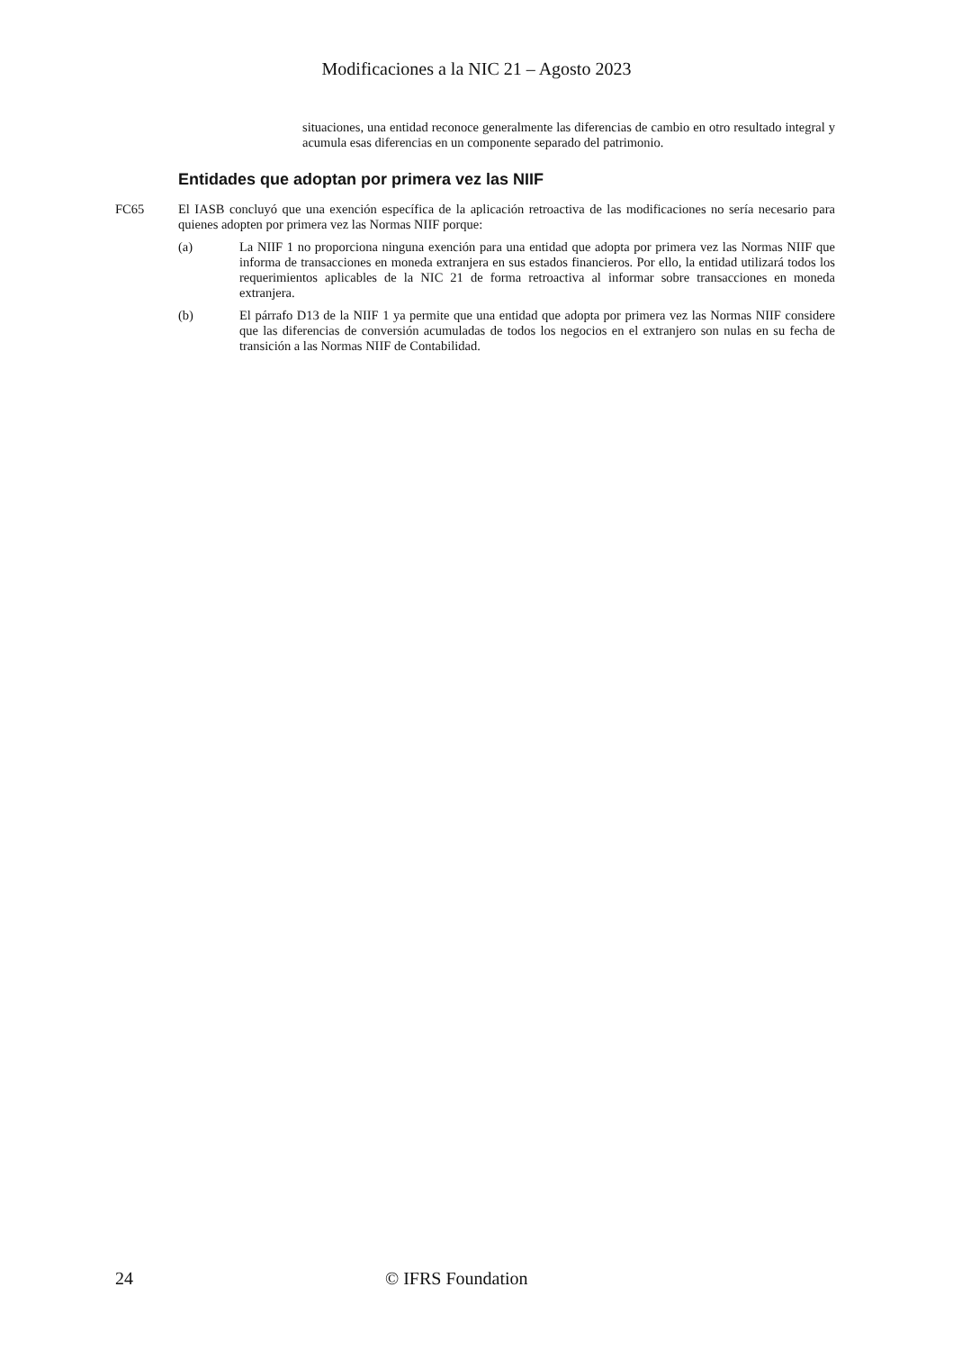Modificaciones a la NIC 21 – Agosto 2023
situaciones, una entidad reconoce generalmente las diferencias de cambio en otro resultado integral y acumula esas diferencias en un componente separado del patrimonio.
Entidades que adoptan por primera vez las NIIF
FC65 El IASB concluyó que una exención específica de la aplicación retroactiva de las modificaciones no sería necesario para quienes adopten por primera vez las Normas NIIF porque:
(a) La NIIF 1 no proporciona ninguna exención para una entidad que adopta por primera vez las Normas NIIF que informa de transacciones en moneda extranjera en sus estados financieros. Por ello, la entidad utilizará todos los requerimientos aplicables de la NIC 21 de forma retroactiva al informar sobre transacciones en moneda extranjera.
(b) El párrafo D13 de la NIIF 1 ya permite que una entidad que adopta por primera vez las Normas NIIF considere que las diferencias de conversión acumuladas de todos los negocios en el extranjero son nulas en su fecha de transición a las Normas NIIF de Contabilidad.
24 © IFRS Foundation